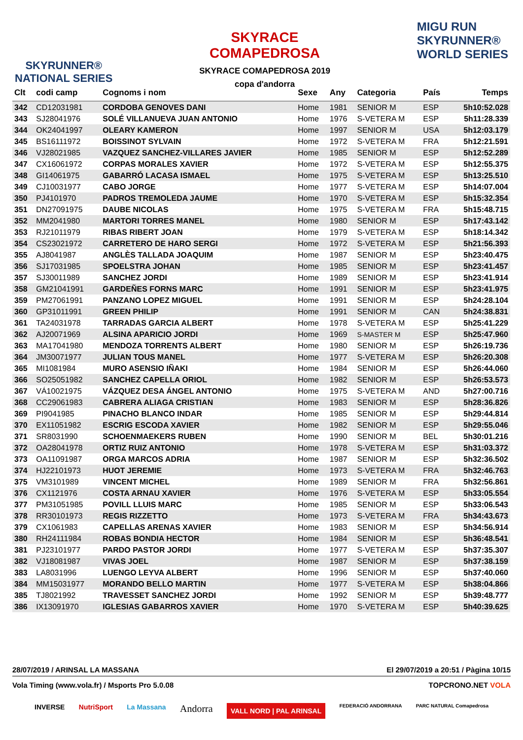SKYRUNNER®
NATIONAL SERIES
SKYRACE
COMAPEDROSA
SKYRACE COMAPEDROSA 2019
copa d'andorra
MIGU RUN
SKYRUNNER®
WORLD SERIES
| Clt | codi camp | Cognoms i nom | Sexe | Any | Categoria | País | Temps |
| --- | --- | --- | --- | --- | --- | --- | --- |
| 342 | CD12031981 | CORDOBA GENOVES DANI | Home | 1981 | SENIOR M | ESP | 5h10:52.028 |
| 343 | SJ28041976 | SOLÉ VILLANUEVA JUAN ANTONIO | Home | 1976 | S-VETERA M | ESP | 5h11:28.339 |
| 344 | OK24041997 | OLEARY KAMERON | Home | 1997 | SENIOR M | USA | 5h12:03.179 |
| 345 | BS16111972 | BOISSINOT SYLVAIN | Home | 1972 | S-VETERA M | FRA | 5h12:21.591 |
| 346 | VJ28021985 | VAZQUEZ SANCHEZ-VILLARES JAVIER | Home | 1985 | SENIOR M | ESP | 5h12:52.289 |
| 347 | CX16061972 | CORPAS MORALES XAVIER | Home | 1972 | S-VETERA M | ESP | 5h12:55.375 |
| 348 | GI14061975 | GABARRÓ LACASA ISMAEL | Home | 1975 | S-VETERA M | ESP | 5h13:25.510 |
| 349 | CJ10031977 | CABO JORGE | Home | 1977 | S-VETERA M | ESP | 5h14:07.004 |
| 350 | PJ4101970 | PADROS TREMOLEDA JAUME | Home | 1970 | S-VETERA M | ESP | 5h15:32.354 |
| 351 | DN27091975 | DAUBE NICOLAS | Home | 1975 | S-VETERA M | FRA | 5h15:48.715 |
| 352 | MM2041980 | MARTORI TORRES MANEL | Home | 1980 | SENIOR M | ESP | 5h17:43.142 |
| 353 | RJ21011979 | RIBAS RIBERT JOAN | Home | 1979 | S-VETERA M | ESP | 5h18:14.342 |
| 354 | CS23021972 | CARRETERO DE HARO SERGI | Home | 1972 | S-VETERA M | ESP | 5h21:56.393 |
| 355 | AJ8041987 | ANGLÈS TALLADA JOAQUIM | Home | 1987 | SENIOR M | ESP | 5h23:40.475 |
| 356 | SJ17031985 | SPOELSTRA JOHAN | Home | 1985 | SENIOR M | ESP | 5h23:41.457 |
| 357 | SJ30011989 | SANCHEZ JORDI | Home | 1989 | SENIOR M | ESP | 5h23:41.914 |
| 358 | GM21041991 | GARDEÑES FORNS MARC | Home | 1991 | SENIOR M | ESP | 5h23:41.975 |
| 359 | PM27061991 | PANZANO LOPEZ MIGUEL | Home | 1991 | SENIOR M | ESP | 5h24:28.104 |
| 360 | GP31011991 | GREEN PHILIP | Home | 1991 | SENIOR M | CAN | 5h24:38.831 |
| 361 | TA24031978 | TARRADAS GARCIA ALBERT | Home | 1978 | S-VETERA M | ESP | 5h25:41.229 |
| 362 | AJ20071969 | ALSINA APARICIO JORDI | Home | 1969 | S-MASTER M | ESP | 5h25:47.960 |
| 363 | MA17041980 | MENDOZA TORRENTS ALBERT | Home | 1980 | SENIOR M | ESP | 5h26:19.736 |
| 364 | JM30071977 | JULIAN TOUS MANEL | Home | 1977 | S-VETERA M | ESP | 5h26:20.308 |
| 365 | MI1081984 | MURO ASENSIO IÑAKI | Home | 1984 | SENIOR M | ESP | 5h26:44.060 |
| 366 | SO25051982 | SANCHEZ CAPELLA ORIOL | Home | 1982 | SENIOR M | ESP | 5h26:53.573 |
| 367 | VÁ10021975 | VÁZQUEZ DESA ÁNGEL ANTONIO | Home | 1975 | S-VETERA M | AND | 5h27:00.716 |
| 368 | CC29061983 | CABRERA ALIAGA CRISTIAN | Home | 1983 | SENIOR M | ESP | 5h28:36.826 |
| 369 | PI9041985 | PINACHO BLANCO INDAR | Home | 1985 | SENIOR M | ESP | 5h29:44.814 |
| 370 | EX11051982 | ESCRIG ESCODA XAVIER | Home | 1982 | SENIOR M | ESP | 5h29:55.046 |
| 371 | SR8031990 | SCHOENMAEKERS RUBEN | Home | 1990 | SENIOR M | BEL | 5h30:01.216 |
| 372 | OA28041978 | ORTIZ RUIZ ANTONIO | Home | 1978 | S-VETERA M | ESP | 5h31:03.372 |
| 373 | OA11091987 | ORGA MARCOS ADRIA | Home | 1987 | SENIOR M | ESP | 5h32:36.502 |
| 374 | HJ22101973 | HUOT JEREMIE | Home | 1973 | S-VETERA M | FRA | 5h32:46.763 |
| 375 | VM3101989 | VINCENT MICHEL | Home | 1989 | SENIOR M | FRA | 5h32:56.861 |
| 376 | CX1121976 | COSTA ARNAU XAVIER | Home | 1976 | S-VETERA M | ESP | 5h33:05.554 |
| 377 | PM31051985 | POVILL LLUIS MARC | Home | 1985 | SENIOR M | ESP | 5h33:06.543 |
| 378 | RR30101973 | REGIS RIZZETTO | Home | 1973 | S-VETERA M | FRA | 5h34:43.673 |
| 379 | CX1061983 | CAPELLAS ARENAS XAVIER | Home | 1983 | SENIOR M | ESP | 5h34:56.914 |
| 380 | RH24111984 | ROBAS BONDIA HECTOR | Home | 1984 | SENIOR M | ESP | 5h36:48.541 |
| 381 | PJ23101977 | PARDO PASTOR JORDI | Home | 1977 | S-VETERA M | ESP | 5h37:35.307 |
| 382 | VJ18081987 | VIVAS JOEL | Home | 1987 | SENIOR M | ESP | 5h37:38.159 |
| 383 | LA8031996 | LUENGO LEYVA ALBERT | Home | 1996 | SENIOR M | ESP | 5h37:40.060 |
| 384 | MM15031977 | MORANDO BELLO MARTIN | Home | 1977 | S-VETERA M | ESP | 5h38:04.866 |
| 385 | TJ8021992 | TRAVESSET SANCHEZ JORDI | Home | 1992 | SENIOR M | ESP | 5h39:48.777 |
| 386 | IX13091970 | IGLESIAS GABARROS XAVIER | Home | 1970 | S-VETERA M | ESP | 5h40:39.625 |
28/07/2019 / ARINSAL LA MASSANA El 29/07/2019 a 20:51 / Pàgina 10/15
Vola Timing (www.vola.fr) / Msports Pro 5.0.08 TOPCRONO.NET VOLA
INVERSE NutriSport La Massana Andorra VALL NORD | PAL ARINSAL FEDERACIÓ ANDORRANA PARC NATURAL Comapedrosa